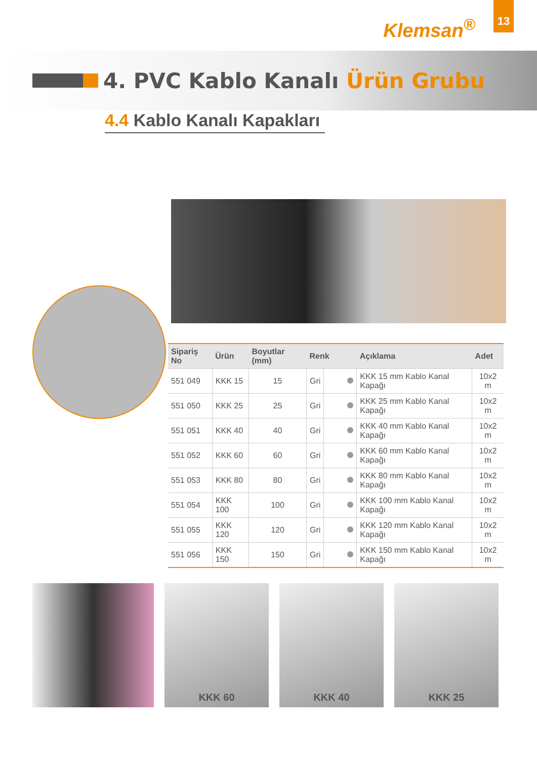Klemsan<sup>®</sup>
13
4. PVC Kablo Kanalı Ürün Grubu
4.4 Kablo Kanalı Kapakları
| Sipariş No | Ürün | Boyutlar (mm) | Renk | | Açıklama | Adet |
| --- | --- | --- | --- | --- | --- | --- |
| 551 049 | KKK 15 | 15 | Gri | | KKK 15 mm Kablo Kanal Kapağı | 10x2 m |
| 551 050 | KKK 25 | 25 | Gri | | KKK 25 mm Kablo Kanal Kapağı | 10x2 m |
| 551 051 | KKK 40 | 40 | Gri | | KKK 40 mm Kablo Kanal Kapağı | 10x2 m |
| 551 052 | KKK 60 | 60 | Gri | | KKK 60 mm Kablo Kanal Kapağı | 10x2 m |
| 551 053 | KKK 80 | 80 | Gri | | KKK 80 mm Kablo Kanal Kapağı | 10x2 m |
| 551 054 | KKK 100 | 100 | Gri | | KKK 100 mm Kablo Kanal Kapağı | 10x2 m |
| 551 055 | KKK 120 | 120 | Gri | | KKK 120 mm Kablo Kanal Kapağı | 10x2 m |
| 551 056 | KKK 150 | 150 | Gri | | KKK 150 mm Kablo Kanal Kapağı | 10x2 m |
KKK 60 KKK 40 KKK 25